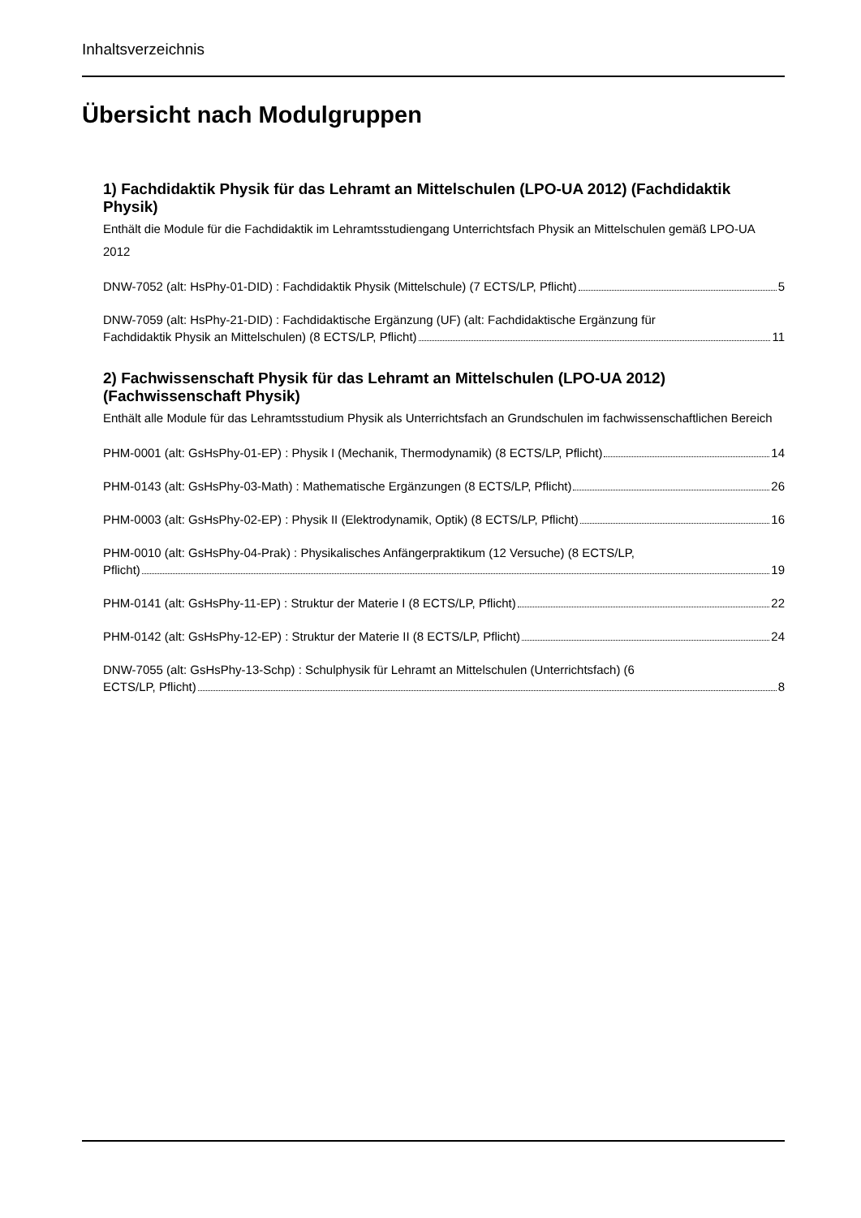Inhaltsverzeichnis
Übersicht nach Modulgruppen
1) Fachdidaktik Physik für das Lehramt an Mittelschulen (LPO-UA 2012) (Fachdidaktik Physik)
Enthält die Module für die Fachdidaktik im Lehramtsstudiengang Unterrichtsfach Physik an Mittelschulen gemäß LPO-UA 2012
DNW-7052 (alt: HsPhy-01-DID) : Fachdidaktik Physik (Mittelschule) (7 ECTS/LP, Pflicht) 5
DNW-7059 (alt: HsPhy-21-DID) : Fachdidaktische Ergänzung (UF) (alt: Fachdidaktische Ergänzung für
Fachdidaktik Physik an Mittelschulen) (8 ECTS/LP, Pflicht) 11
2) Fachwissenschaft Physik für das Lehramt an Mittelschulen (LPO-UA 2012) (Fachwissenschaft Physik)
Enthält alle Module für das Lehramtsstudium Physik als Unterrichtsfach an Grundschulen im fachwissenschaftlichen Bereich
PHM-0001 (alt: GsHsPhy-01-EP) : Physik I (Mechanik, Thermodynamik) (8 ECTS/LP, Pflicht) 14
PHM-0143 (alt: GsHsPhy-03-Math) : Mathematische Ergänzungen (8 ECTS/LP, Pflicht) 26
PHM-0003 (alt: GsHsPhy-02-EP) : Physik II (Elektrodynamik, Optik) (8 ECTS/LP, Pflicht) 16
PHM-0010 (alt: GsHsPhy-04-Prak) : Physikalisches Anfängerpraktikum (12 Versuche) (8 ECTS/LP,
Pflicht) 19
PHM-0141 (alt: GsHsPhy-11-EP) : Struktur der Materie I (8 ECTS/LP, Pflicht) 22
PHM-0142 (alt: GsHsPhy-12-EP) : Struktur der Materie II (8 ECTS/LP, Pflicht) 24
DNW-7055 (alt: GsHsPhy-13-Schp) : Schulphysik für Lehramt an Mittelschulen (Unterrichtsfach) (6
ECTS/LP, Pflicht) 8